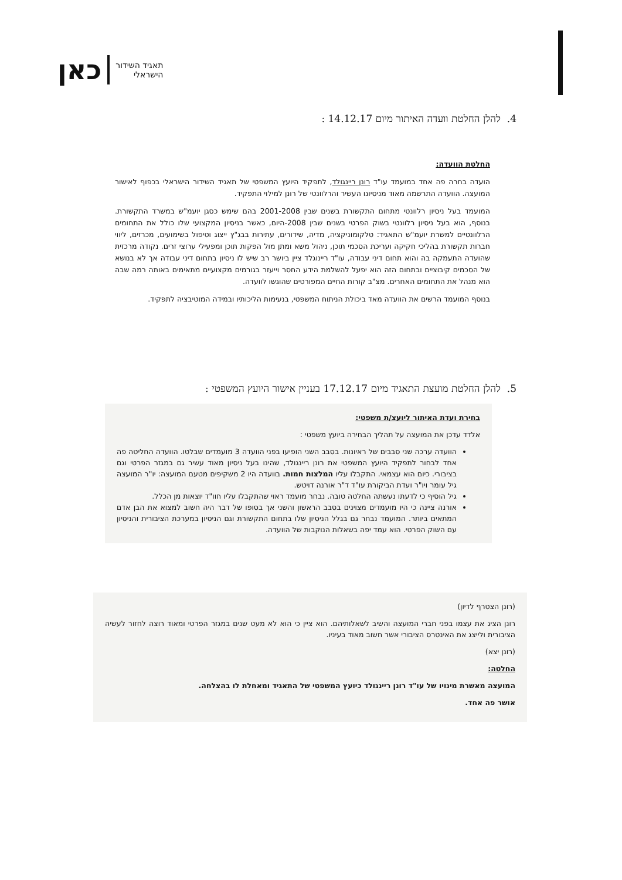תאגיד השידור
הישראלי
כאן
4. להלן החלטת וועדה האיתור מיום 14.12.17 :
החלטת הוועדה:
הועדה בחרה פה אחד במועמד עו"ד רונן ריינגולד, לתפקיד היועץ המשפטי של תאגיד השידור הישראלי בכפוף לאישור המועצה. הוועדה התרשמה מאוד מניסיונו העשיר והרלוונטי של רונן למילוי התפקיד.
המועמד בעל ניסיון רלוונטי מתחום התקשורת בשנים שבין 2001-2008 בהם שימש כסגן יועמ"ש במשרד התקשורת. בנוסף, הוא בעל ניסיון רלוונטי בשוק הפרטי בשנים שבין 2008-היום, כאשר בניסיון המקצועי שלו כולל את התחומים הרלוונטיים למשרת יועמ"ש התאגיד: טלקומוניקציה, מדיה, שידורים, עתירות בבג"ץ ייצוג וטיפול בשימועים, מכרזים, ליווי חברות תקשורת בהליכי חקיקה ועריכת הסכמי תוכן, ניהול משא ומתן מול הפקות תוכן ומפעילי ערוצי זרים. נקודה מרכזית שהועדה התעמקה בה והוא תחום דיני עבודה, עו"ד ריינוגלד ציין ביושר רב שיש לו ניסיון בתחום דיני עבודה אך לא בנושא של הסכמים קיבוציים ובתחום הזה הוא יפעל להשלמת הידע החסר וייעזר בגורמים מקצועיים מתאימים באותה רמה שבה הוא מנהל את התחומים האחרים. מצ"ב קורות החיים המפורטים שהוגשו לוועדה.
בנוסף המועמד הרשים את הוועדה מאד ביכולת הניתוח המשפטי, בנעימות הליכותיו ובמידה המוטיבציה לתפקיד.
5. להלן החלטת מועצת התאגיד מיום 17.12.17 בעניין אישור היועץ המשפטי :
בחירת ועדת האיתור ליועצ/ת משפטי:
אלדד עדכן את המועצה על תהליך הבחירה ביועץ משפטי :
הוועדה ערכה שני סבבים של ראיונות. בסבב השני הופיעו בפני הוועדה 3 מועמדים שבלטו. הוועדה החליטה פה אחד לבחור לתפקיד היועץ המשפטי את רונן ריינגולד, שהינו בעל ניסיון מאוד עשיר גם במגזר הפרטי וגם בציבורי. כיום הוא עצמאי. התקבלו עליו המלצות חמות. בוועדה היו 2 משקיפים מטעם המועצה: יו"ר המועצה גיל עומר ויו"ר ועדת הביקורת עו"ד ד"ר אורנה דויטש.
גיל הוסיף כי לדעתו נעשתה החלטה טובה. נבחר מועמד ראוי שהתקבלו עליו חוו"ד יוצאות מן הכלל.
אורנה ציינה כי היו מועמדים מצוינים בסבב הראשון והשני אך בסופו של דבר היה חשוב למצוא את הבן אדם המתאים ביותר. המועמד נבחר גם בגלל הניסיון שלו בתחום התקשורת וגם הניסיון במערכת הציבורית והניסיון עם השוק הפרטי. הוא עמד יפה בשאלות הנוקבות של הוועדה.
(רונן הצטרף לדיון)
רונן הציג את עצמו בפני חברי המועצה והשיב לשאלותיהם. הוא ציין כי הוא לא מעט שנים במגזר הפרטי ומאוד רוצה לחזור לעשיה הציבורית ולייצג את האינטרס הציבורי אשר חשוב מאוד בעיניו.
(רונן יצא)
החלטה:
המועצה מאשרת מינויו של עו"ד רונן ריינגולד כיועץ המשפטי של התאגיד ומאחלת לו בהצלחה.
אושר פה אחד.